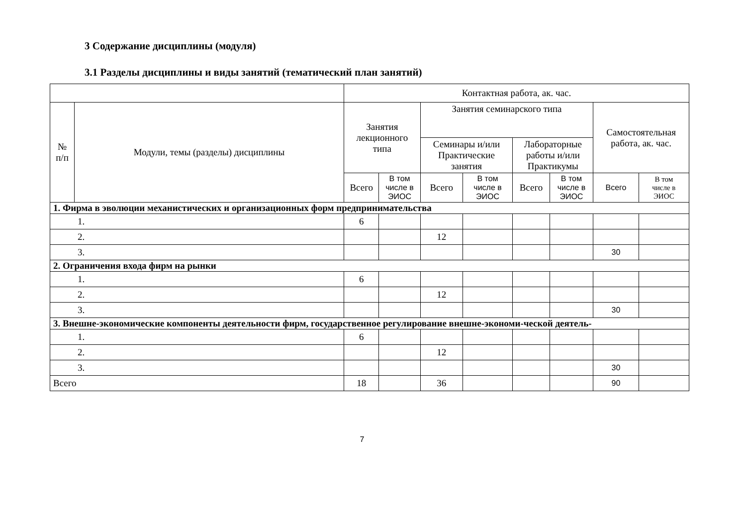3 Содержание дисциплины (модуля)
3.1 Разделы дисциплины и виды занятий (тематический план занятий)
| | | Контактная работа, ак. час. | | | | | | | |
| --- | --- | --- | --- | --- | --- | --- | --- | --- | --- |
| № п/п | Модули, темы (разделы) дисциплины | Занятия лекционного типа | | Занятия семинарского типа | | | | Самостоятельная работа, ак. час. | |
| | | | | Семинары и/или Практические занятия | | Лабораторные работы и/или Практикумы | | | |
| | | Всего | В том числе в ЭИОС | Всего | В том числе в ЭИОС | Всего | В том числе в ЭИОС | Всего | В том числе в ЭИОС |
| 1. Фирма в эволюции механистических и организационных форм предпринимательства | | | | | | | | | |
| 1. | | 6 | | | | | | | |
| 2. | | | | 12 | | | | | |
| 3. | | | | | | | | 30 | |
| 2. Ограничения входа фирм на рынки | | | | | | | | | |
| 1. | | 6 | | | | | | | |
| 2. | | | | 12 | | | | | |
| 3. | | | | | | | | 30 | |
| 3. Внешне-экономические компоненты деятельности фирм, государственное регулирование внешне-экономи-ческой деятель- | | | | | | | | | |
| 1. | | 6 | | | | | | | |
| 2. | | | | 12 | | | | | |
| 3. | | | | | | | | 30 | |
| Всего | | 18 | | 36 | | | | 90 | |
7